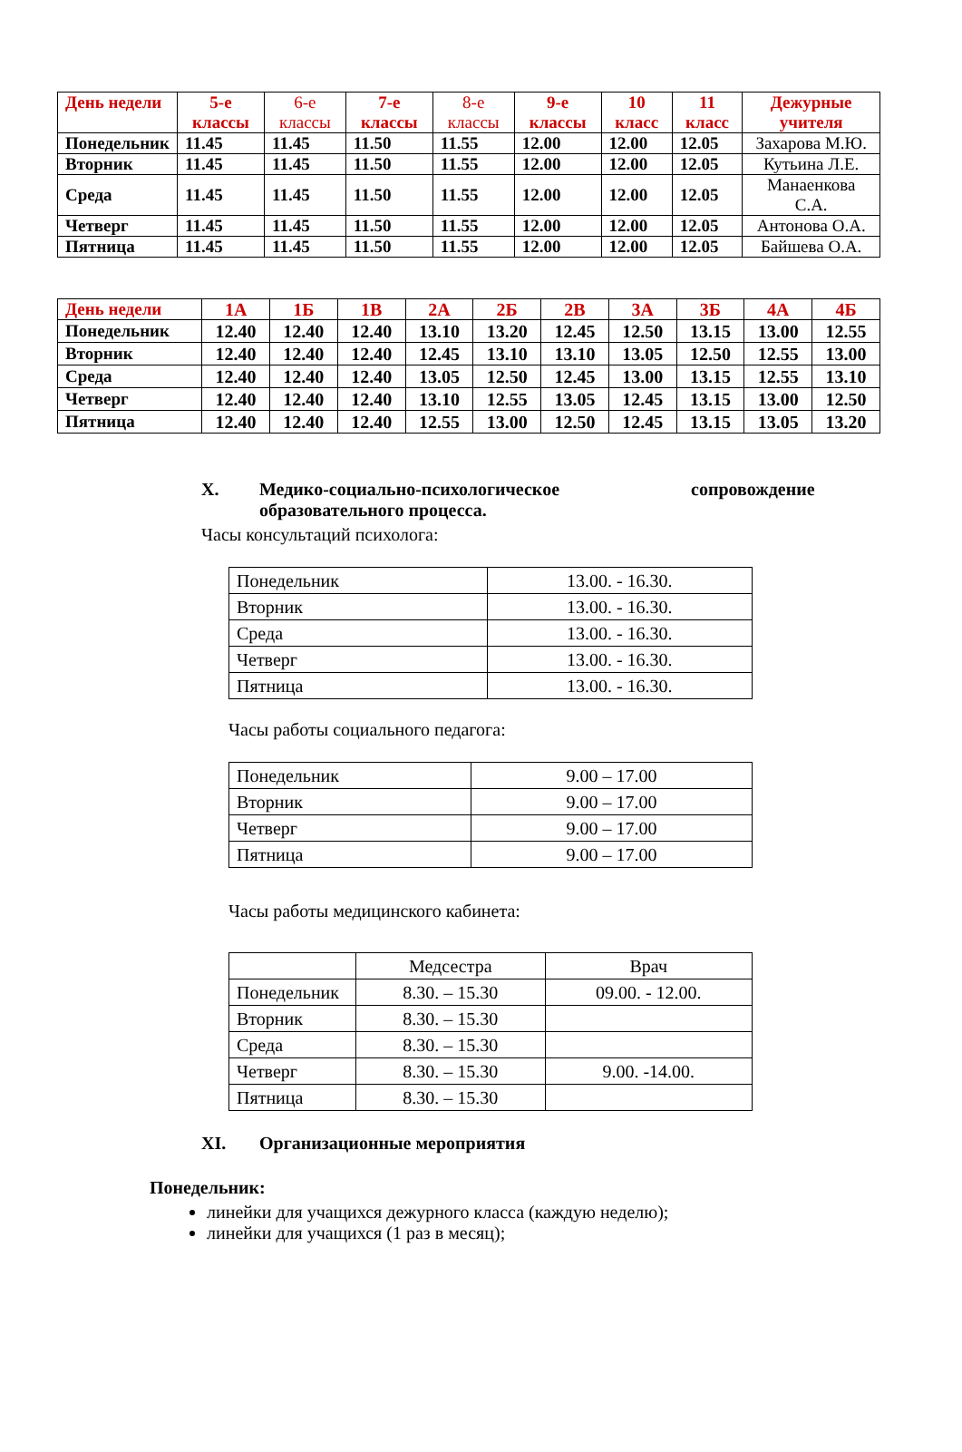| День недели | 5-е классы | 6-е классы | 7-е классы | 8-е классы | 9-е классы | 10 класс | 11 класс | Дежурные учителя |
| --- | --- | --- | --- | --- | --- | --- | --- | --- |
| Понедельник | 11.45 | 11.45 | 11.50 | 11.55 | 12.00 | 12.00 | 12.05 | Захарова М.Ю. |
| Вторник | 11.45 | 11.45 | 11.50 | 11.55 | 12.00 | 12.00 | 12.05 | Кутьина Л.Е. |
| Среда | 11.45 | 11.45 | 11.50 | 11.55 | 12.00 | 12.00 | 12.05 | Манаенкова С.А. |
| Четверг | 11.45 | 11.45 | 11.50 | 11.55 | 12.00 | 12.00 | 12.05 | Антонова О.А. |
| Пятница | 11.45 | 11.45 | 11.50 | 11.55 | 12.00 | 12.00 | 12.05 | Байшева О.А. |
| День недели | 1А | 1Б | 1В | 2А | 2Б | 2В | 3А | 3Б | 4А | 4Б |
| --- | --- | --- | --- | --- | --- | --- | --- | --- | --- | --- |
| Понедельник | 12.40 | 12.40 | 12.40 | 13.10 | 13.20 | 12.45 | 12.50 | 13.15 | 13.00 | 12.55 |
| Вторник | 12.40 | 12.40 | 12.40 | 12.45 | 13.10 | 13.10 | 13.05 | 12.50 | 12.55 | 13.00 |
| Среда | 12.40 | 12.40 | 12.40 | 13.05 | 12.50 | 12.45 | 13.00 | 13.15 | 12.55 | 13.10 |
| Четверг | 12.40 | 12.40 | 12.40 | 13.10 | 12.55 | 13.05 | 12.45 | 13.15 | 13.00 | 12.50 |
| Пятница | 12.40 | 12.40 | 12.40 | 12.55 | 13.00 | 12.50 | 12.45 | 13.15 | 13.05 | 13.20 |
X. Медико-социально-психологическое сопровождение образовательного процесса.
Часы консультаций психолога:
| Понедельник | 13.00. - 16.30. |
| Вторник | 13.00. - 16.30. |
| Среда | 13.00. - 16.30. |
| Четверг | 13.00. - 16.30. |
| Пятница | 13.00. - 16.30. |
Часы работы социального педагога:
| Понедельник | 9.00 – 17.00 |
| Вторник | 9.00 – 17.00 |
| Четверг | 9.00 – 17.00 |
| Пятница | 9.00 – 17.00 |
Часы работы медицинского кабинета:
| | Медсестра | Врач |
| Понедельник | 8.30. – 15.30 | 09.00. - 12.00. |
| Вторник | 8.30. – 15.30 | |
| Среда | 8.30. – 15.30 | |
| Четверг | 8.30. – 15.30 | 9.00. -14.00. |
| Пятница | 8.30. – 15.30 | |
XI. Организационные мероприятия
Понедельник:
линейки для учащихся дежурного класса (каждую неделю);
линейки для учащихся (1 раз в месяц);